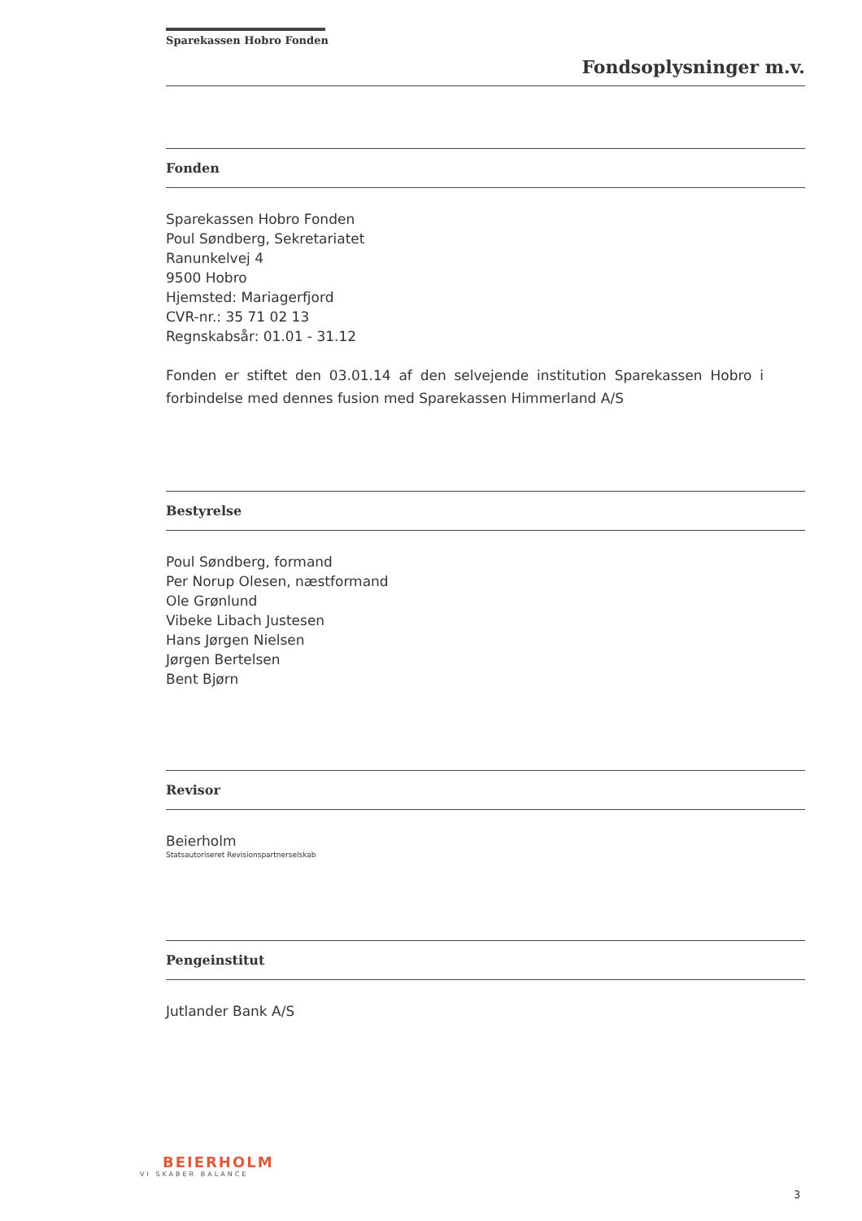Sparekassen Hobro Fonden
Fondsoplysninger m.v.
Fonden
Sparekassen Hobro Fonden
Poul Søndberg, Sekretariatet
Ranunkelvej 4
9500 Hobro
Hjemsted: Mariagerfjord
CVR-nr.: 35 71 02 13
Regnskabsår: 01.01 - 31.12
Fonden er stiftet den 03.01.14 af den selvejende institution Sparekassen Hobro i forbindelse med dennes fusion med Sparekassen Himmerland A/S
Bestyrelse
Poul Søndberg, formand
Per Norup Olesen, næstformand
Ole Grønlund
Vibeke Libach Justesen
Hans Jørgen Nielsen
Jørgen Bertelsen
Bent Bjørn
Revisor
Beierholm
Statsautoriseret Revisionspartnerselskab
Pengeinstitut
Jutlander Bank A/S
BEIERHOLM
VI SKABER BALANCE
3